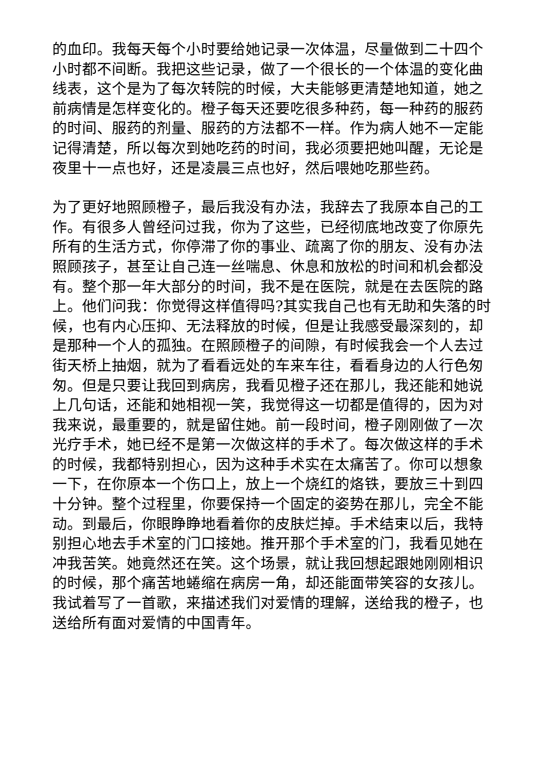的血印。我每天每个小时要给她记录一次体温，尽量做到二十四个小时都不间断。我把这些记录，做了一个很长的一个体温的变化曲线表，这个是为了每次转院的时候，大夫能够更清楚地知道，她之前病情是怎样变化的。橙子每天还要吃很多种药，每一种药的服药的时间、服药的剂量、服药的方法都不一样。作为病人她不一定能记得清楚，所以每次到她吃药的时间，我必须要把她叫醒，无论是夜里十一点也好，还是凌晨三点也好，然后喂她吃那些药。
为了更好地照顾橙子，最后我没有办法，我辞去了我原本自己的工作。有很多人曾经问过我，你为了这些，已经彻底地改变了你原先所有的生活方式，你停滞了你的事业、疏离了你的朋友、没有办法照顾孩子，甚至让自己连一丝喘息、休息和放松的时间和机会都没有。整个那一年大部分的时间，我不是在医院，就是在去医院的路上。他们问我：你觉得这样值得吗?其实我自己也有无助和失落的时候，也有内心压抑、无法释放的时候，但是让我感受最深刻的，却是那种一个人的孤独。在照顾橙子的间隙，有时候我会一个人去过街天桥上抽烟，就为了看看远处的车来车往，看看身边的人行色匆匆。但是只要让我回到病房，我看见橙子还在那儿，我还能和她说上几句话，还能和她相视一笑，我觉得这一切都是值得的，因为对我来说，最重要的，就是留住她。前一段时间，橙子刚刚做了一次光疗手术，她已经不是第一次做这样的手术了。每次做这样的手术的时候，我都特别担心，因为这种手术实在太痛苦了。你可以想象一下，在你原本一个伤口上，放上一个烧红的烙铁，要放三十到四十分钟。整个过程里，你要保持一个固定的姿势在那儿，完全不能动。到最后，你眼睁睁地看着你的皮肤烂掉。手术结束以后，我特别担心地去手术室的门口接她。推开那个手术室的门，我看见她在冲我苦笑。她竟然还在笑。这个场景，就让我回想起跟她刚刚相识的时候，那个痛苦地蜷缩在病房一角，却还能面带笑容的女孩儿。我试着写了一首歌，来描述我们对爱情的理解，送给我的橙子，也送给所有面对爱情的中国青年。